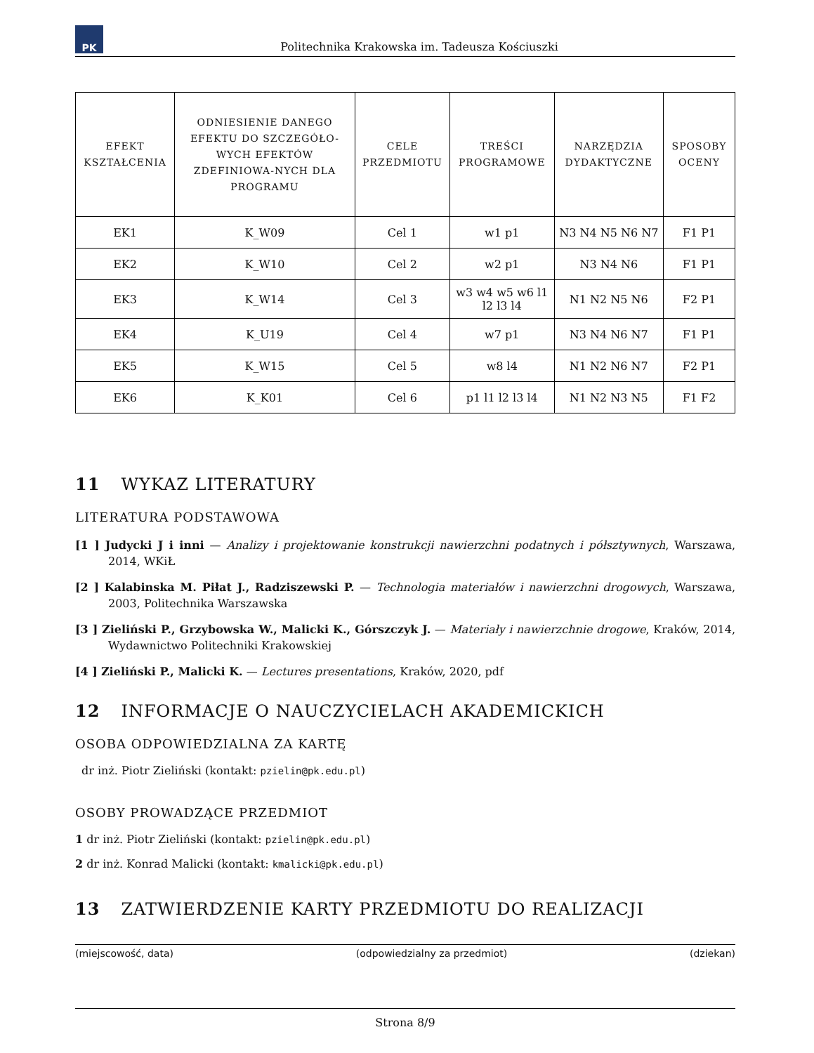PK
Politechnika Krakowska im. Tadeusza Kościuszki
| EFEKT KSZTAŁCENIA | ODNIESIENIE DANEGO EFEKTU DO SZCZEGÓŁO-WYCH EFEKTÓW ZDEFINIOWA-NYCH DLA PROGRAMU | CELE PRZEDMIOTU | TREŚCI PROGRAMOWE | NARZĘDZIA DYDAKTYCZNE | SPOSOBY OCENY |
| --- | --- | --- | --- | --- | --- |
| EK1 | K_W09 | Cel 1 | w1 p1 | N3 N4 N5 N6 N7 | F1 P1 |
| EK2 | K_W10 | Cel 2 | w2 p1 | N3 N4 N6 | F1 P1 |
| EK3 | K_W14 | Cel 3 | w3 w4 w5 w6 l1 l2 l3 l4 | N1 N2 N5 N6 | F2 P1 |
| EK4 | K_U19 | Cel 4 | w7 p1 | N3 N4 N6 N7 | F1 P1 |
| EK5 | K_W15 | Cel 5 | w8 l4 | N1 N2 N6 N7 | F2 P1 |
| EK6 | K_K01 | Cel 6 | p1 l1 l2 l3 l4 | N1 N2 N3 N5 | F1 F2 |
11 WYKAZ LITERATURY
LITERATURA PODSTAWOWA
[1 ] Judycki J i inni — Analizy i projektowanie konstrukcji nawierzchni podatnych i półsztywnych, Warszawa, 2014, WKiŁ
[2 ] Kalabinska M. Piłat J., Radziszewski P. — Technologia materiałów i nawierzchni drogowych, Warszawa, 2003, Politechnika Warszawska
[3 ] Zieliński P., Grzybowska W., Malicki K., Górszczyk J. — Materiały i nawierzchnie drogowe, Kraków, 2014, Wydawnictwo Politechniki Krakowskiej
[4 ] Zieliński P., Malicki K. — Lectures presentations, Kraków, 2020, pdf
12 INFORMACJE O NAUCZYCIELACH AKADEMICKICH
OSOBA ODPOWIEDZIALNA ZA KARTĘ
dr inż. Piotr Zieliński (kontakt: pzielin@pk.edu.pl)
OSOBY PROWADZĄCE PRZEDMIOT
1 dr inż. Piotr Zieliński (kontakt: pzielin@pk.edu.pl)
2 dr inż. Konrad Malicki (kontakt: kmalicki@pk.edu.pl)
13 ZATWIERDZENIE KARTY PRZEDMIOTU DO REALIZACJI
(miejscowość, data) (odpowiedzialny za przedmiot) (dziekan)
Strona 8/9